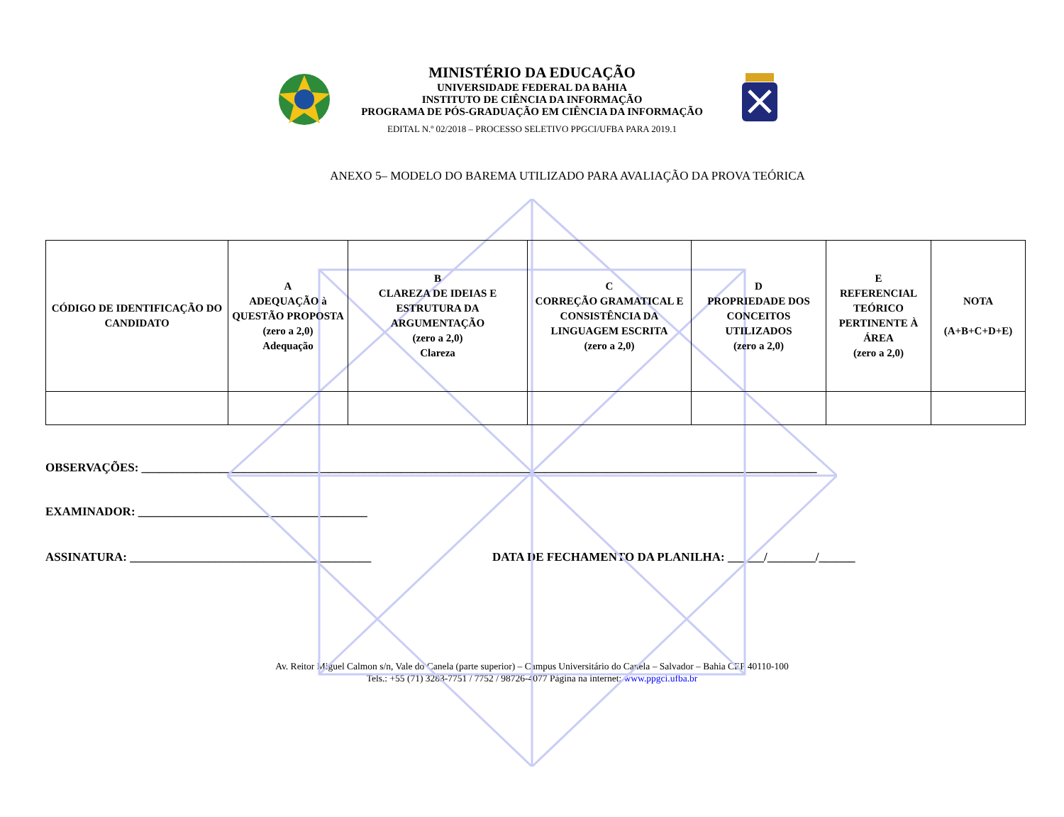MINISTÉRIO DA EDUCAÇÃO
UNIVERSIDADE FEDERAL DA BAHIA
INSTITUTO DE CIÊNCIA DA INFORMAÇÃO
PROGRAMA DE PÓS-GRADUAÇÃO EM CIÊNCIA DA INFORMAÇÃO
EDITAL N.º 02/2018 – PROCESSO SELETIVO PPGCI/UFBA PARA 2019.1
ANEXO 5– MODELO DO BAREMA UTILIZADO PARA AVALIAÇÃO DA PROVA TEÓRICA
| CÓDIGO DE IDENTIFICAÇÃO DO CANDIDATO | A ADEQUAÇÃO à QUESTÃO PROPOSTA (zero a 2,0) Adequação | B CLAREZA DE IDEIAS E ESTRUTURA DA ARGUMENTAÇÃO (zero a 2,0) Clareza | C CORREÇÃO GRAMATICAL E CONSISTÊNCIA DA LINGUAGEM ESCRITA (zero a 2,0) | D PROPRIEDADE DOS CONCEITOS UTILIZADOS (zero a 2,0) | E REFERENCIAL TEÓRICO PERTINENTE À ÁREA (zero a 2,0) | NOTA (A+B+C+D+E) |
| --- | --- | --- | --- | --- | --- | --- |
OBSERVAÇÕES: ________________________________________________________________________________________________________________
EXAMINADOR: ______________________________________
ASSINATURA: ________________________________________ DATA DE FECHAMENTO DA PLANILHA: ______/________/______
Av. Reitor Miguel Calmon s/n, Vale do Canela (parte superior) – Campus Universitário do Canela – Salvador – Bahia CEP 40110-100
Tels.: +55 (71) 3283-7751 / 7752 / 98726-4077 Página na internet: www.ppgci.ufba.br